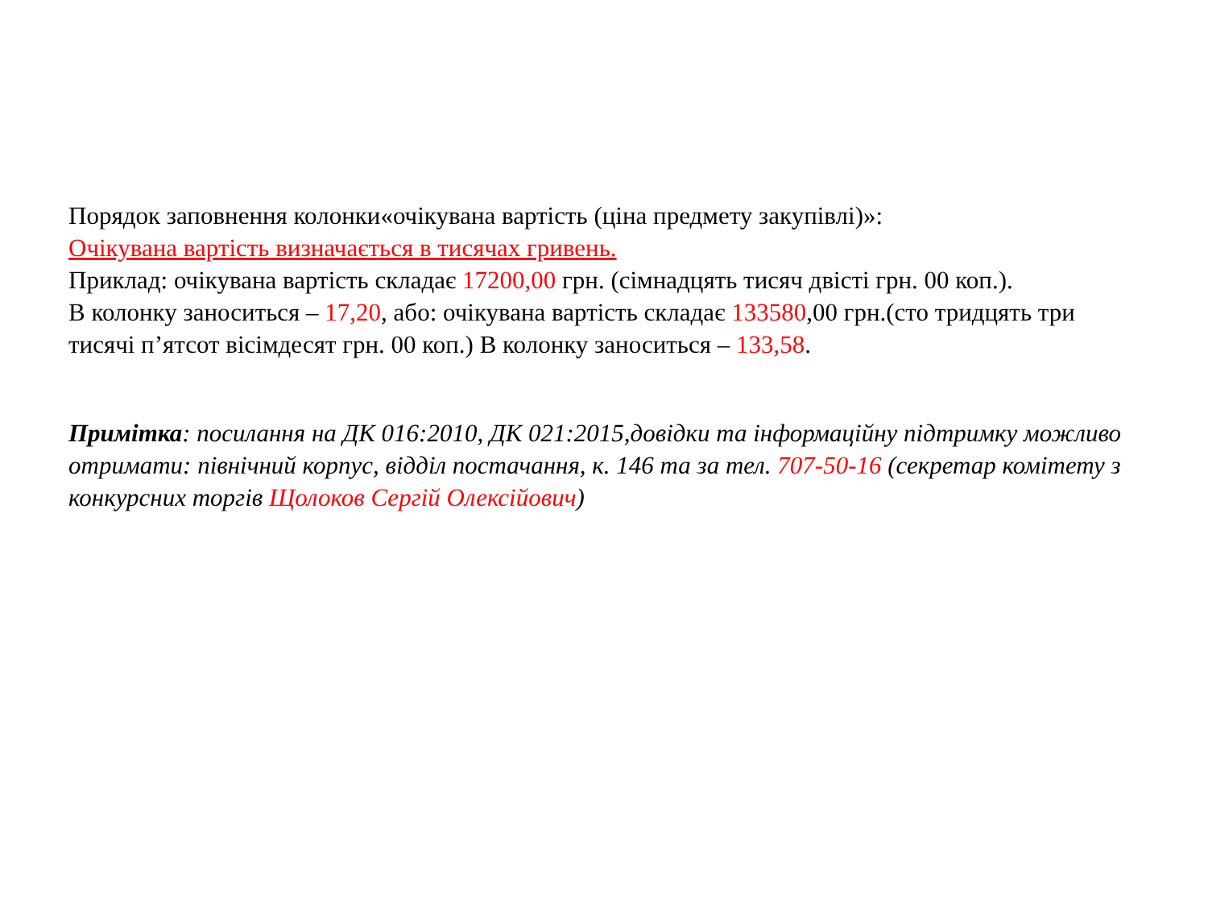Порядок заповнення колонки«очікувана вартість (ціна предмету закупівлі)»:
Очікувана вартість визначається в тисячах гривень.
Приклад: очікувана вартість складає 17200,00 грн. (сімнадцять тисяч двісті грн. 00 коп.).
В колонку заноситься – 17,20, або: очікувана вартість складає 133580,00 грн.(сто тридцять три тисячі п’ятсот вісімдесят грн. 00 коп.) В колонку заноситься – 133,58.
Примітка: посилання на ДК 016:2010, ДК 021:2015,довідки та інформаційну підтримку можливо отримати: північний корпус, відділ постачання, к. 146 та за тел. 707-50-16 (секретар комітету з конкурсних торгів Щолоков Сергій Олексійович)